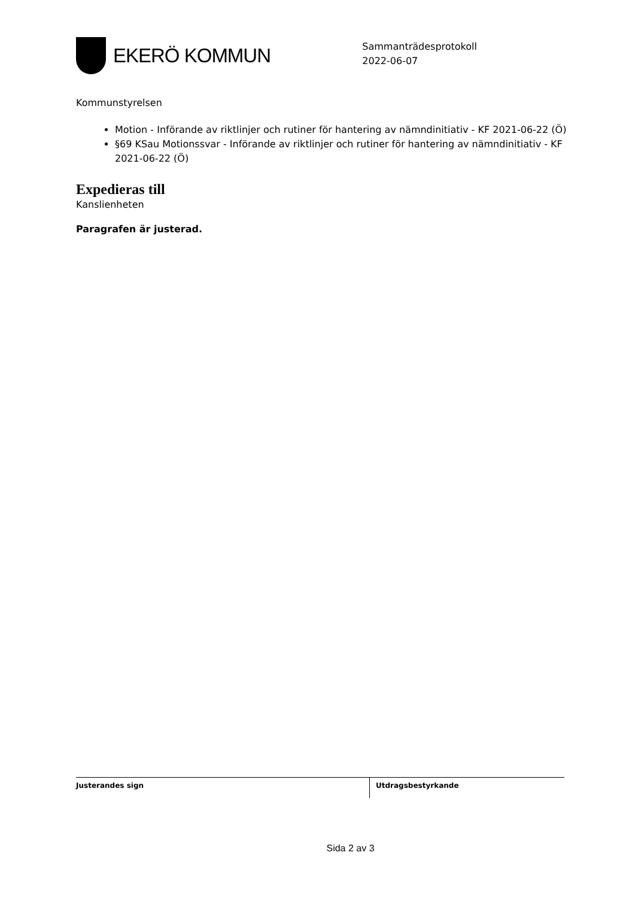EKERÖ KOMMUN
Sammanträdesprotokoll
2022-06-07
Kommunstyrelsen
Motion - Införande av riktlinjer och rutiner för hantering av nämndinitiativ - KF 2021-06-22 (Ö)
§69 KSau Motionssvar - Införande av riktlinjer och rutiner för hantering av nämndinitiativ - KF 2021-06-22 (Ö)
Expedieras till
Kanslienheten
Paragrafen är justerad.
Justerandes sign Utdragsbestyrkande
Sida 2 av 3